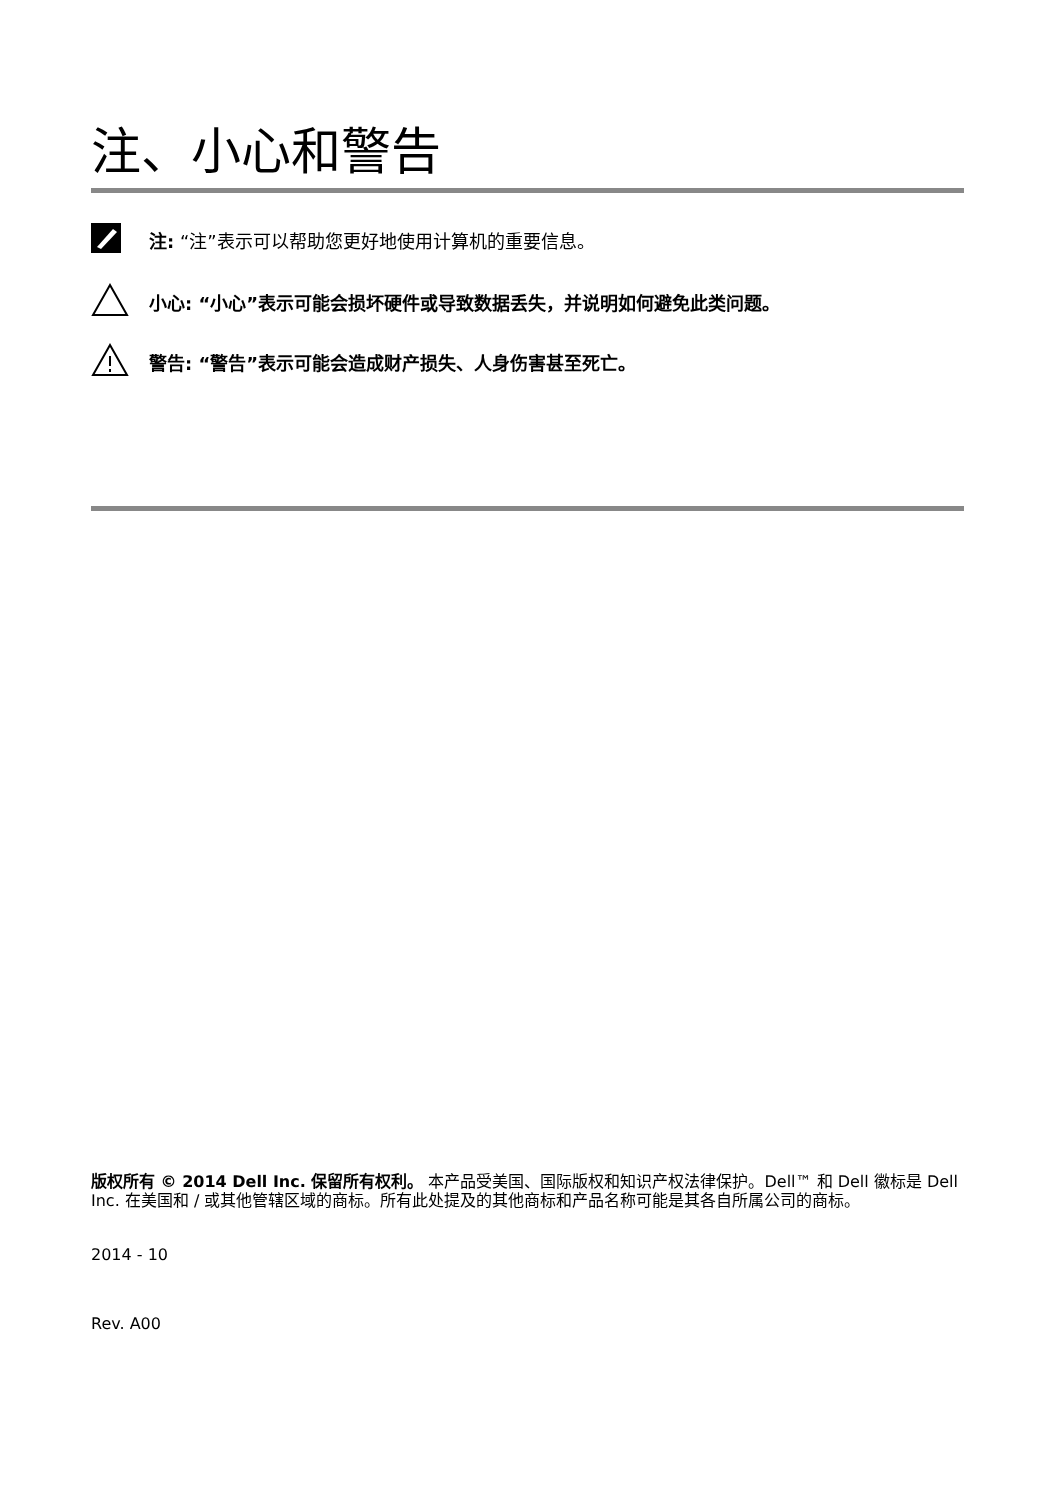注、小心和警告
注: “注”表示可以帮助您更好地使用计算机的重要信息。
小心: “小心”表示可能会损坏硬件或导致数据丢失，并说明如何避免此类问题。
警告: “警告”表示可能会造成财产损失、人身伤害甚至死亡。
版权所有 © 2014 Dell Inc. 保留所有权利。 本产品受美国、国际版权和知识产权法律保护。Dell™ 和 Dell 徽标是 Dell Inc. 在美国和 / 或其他管辖区域的商标。所有此处提及的其他商标和产品名称可能是其各自所属公司的商标。
2014 - 10
Rev. A00